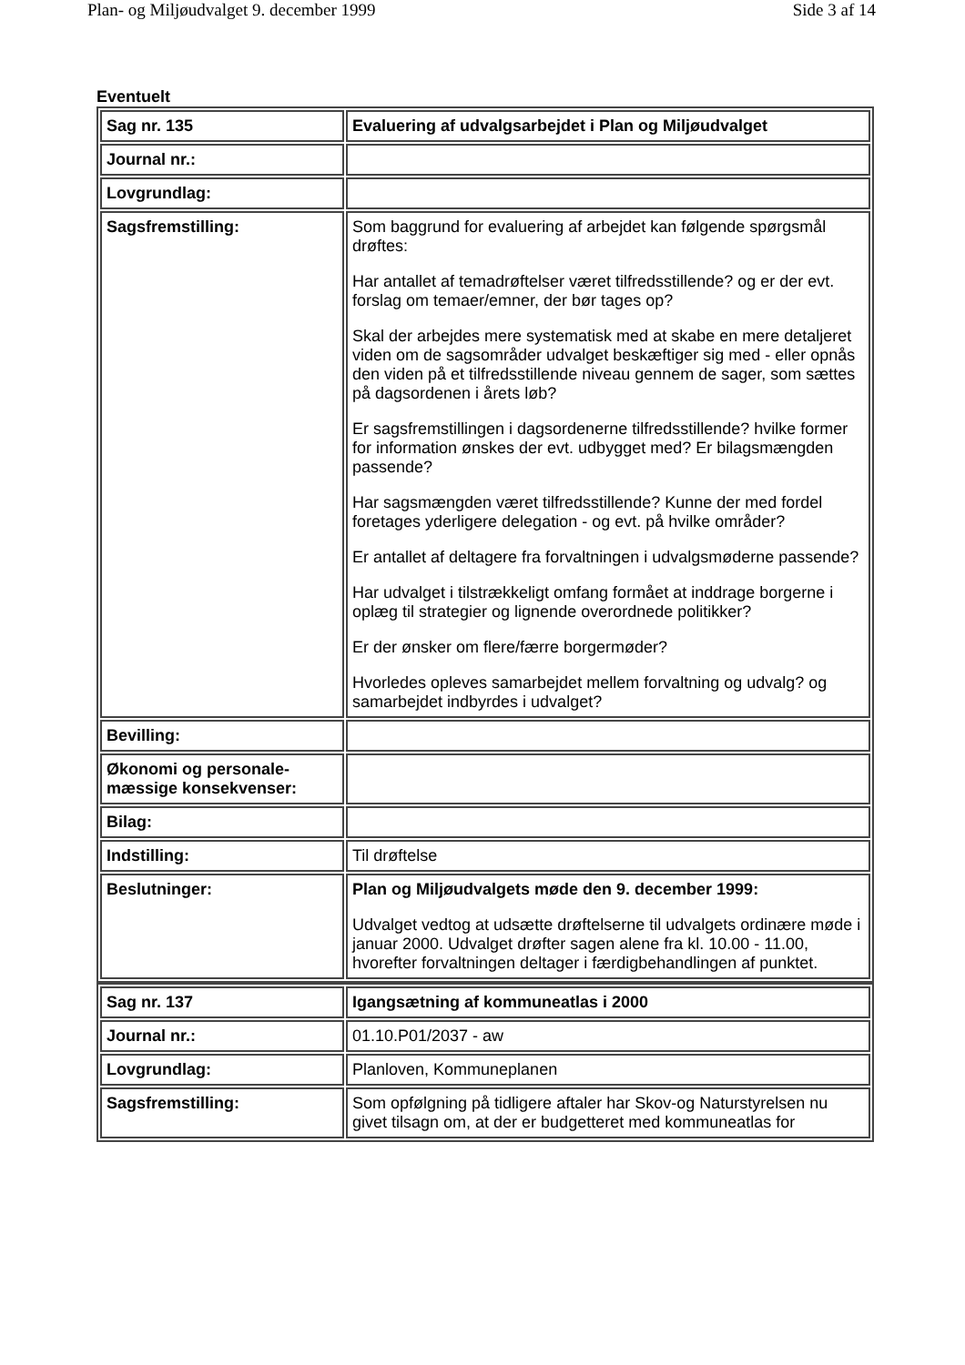Plan- og Miljøudvalget 9. december 1999 Side 3 af 14
Eventuelt
| Sag nr. 135 | Evaluering af udvalgsarbejdet i Plan og Miljøudvalget |
| Journal nr.: | |
| Lovgrundlag: | |
| Sagsfremstilling: | Som baggrund for evaluering af arbejdet kan følgende spørgsmål drøftes: Har antallet af temadrøftelser været tilfredsstillende? og er der evt. forslag om temaer/emner, der bør tages op? Skal der arbejdes mere systematisk med at skabe en mere detaljeret viden om de sagsområder udvalget beskæftiger sig med - eller opnås den viden på et tilfredsstillende niveau gennem de sager, som sættes på dagsordenen i årets løb? Er sagsfremstillingen i dagsordenerne tilfredsstillende? hvilke former for information ønskes der evt. udbygget med? Er bilagsmængden passende? Har sagsmængden været tilfredsstillende? Kunne der med fordel foretages yderligere delegation - og evt. på hvilke områder? Er antallet af deltagere fra forvaltningen i udvalgsmøderne passende? Har udvalget i tilstrækkeligt omfang formået at inddrage borgerne i oplæg til strategier og lignende overordnede politikker? Er der ønsker om flere/færre borgermøder? Hvorledes opleves samarbejdet mellem forvaltning og udvalg? og samarbejdet indbyrdes i udvalget? |
| Bevilling: | |
| Økonomi og personale-mæssige konsekvenser: | |
| Bilag: | |
| Indstilling: | Til drøftelse |
| Beslutninger: | Plan og Miljøudvalgets møde den 9. december 1999: Udvalget vedtog at udsætte drøftelserne til udvalgets ordinære møde i januar 2000. Udvalget drøfter sagen alene fra kl. 10.00 - 11.00, hvorefter forvaltningen deltager i færdigbehandlingen af punktet. |
| Sag nr. 137 | Igangsætning af kommuneatlas i 2000 |
| Journal nr.: | 01.10.P01/2037 - aw |
| Lovgrundlag: | Planloven, Kommuneplanen |
| Sagsfremstilling: | Som opfølgning på tidligere aftaler har Skov-og Naturstyrelsen nu givet tilsagn om, at der er budgetteret med kommuneatlas for |